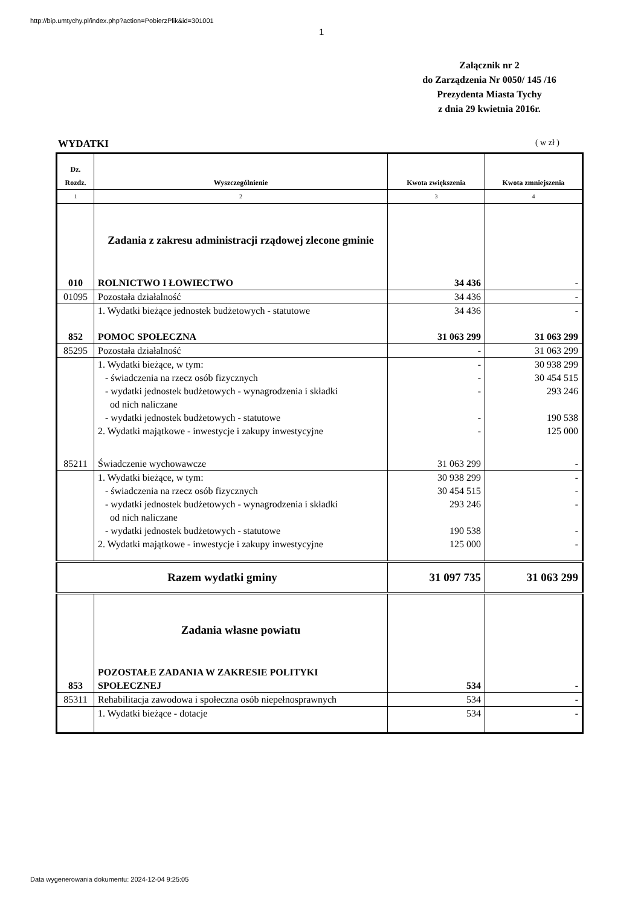http://bip.umtychy.pl/index.php?action=PobierzPlik&id=301001
1
Załącznik nr 2
do Zarządzenia Nr 0050/ 145 /16
Prezydenta Miasta Tychy
z dnia 29 kwietnia 2016r.
WYDATKI ( w zł )
| Dz. Rozdz. | Wyszczególnienie | Kwota zwiększenia | Kwota zmniejszenia |
| --- | --- | --- | --- |
| 1 | 2 | 3 | 4 |
| | Zadania z zakresu administracji rządowej zlecone gminie | | |
| 010 | ROLNICTWO I ŁOWIECTWO | 34 436 | - |
| 01095 | Pozostała działalność | 34 436 | - |
| | 1. Wydatki bieżące jednostek budżetowych - statutowe | 34 436 | - |
| 852 | POMOC SPOŁECZNA | 31 063 299 | 31 063 299 |
| 85295 | Pozostała działalność | - | 31 063 299 |
| | 1. Wydatki bieżące, w tym: | - | 30 938 299 |
| | - świadczenia na rzecz osób fizycznych | - | 30 454 515 |
| | - wydatki jednostek budżetowych - wynagrodzenia i składki od nich naliczane | - | 293 246 |
| | - wydatki jednostek budżetowych - statutowe | - | 190 538 |
| | 2. Wydatki majątkowe - inwestycje i zakupy inwestycyjne | - | 125 000 |
| 85211 | Świadczenie wychowawcze | 31 063 299 | - |
| | 1. Wydatki bieżące, w tym: | 30 938 299 | - |
| | - świadczenia na rzecz osób fizycznych | 30 454 515 | - |
| | - wydatki jednostek budżetowych - wynagrodzenia i składki od nich naliczane | 293 246 | - |
| | - wydatki jednostek budżetowych - statutowe | 190 538 | - |
| | 2. Wydatki majątkowe - inwestycje i zakupy inwestycyjne | 125 000 | - |
| Razem wydatki gminy | | 31 097 735 | 31 063 299 |
| | Zadania własne powiatu | | |
| 853 | POZOSTAŁE ZADANIA W ZAKRESIE POLITYKI SPOŁECZNEJ | 534 | - |
| 85311 | Rehabilitacja zawodowa i społeczna osób niepełnosprawnych | 534 | - |
| | 1. Wydatki bieżące - dotacje | 534 | - |
Data wygenerowania dokumentu: 2024-12-04 9:25:05